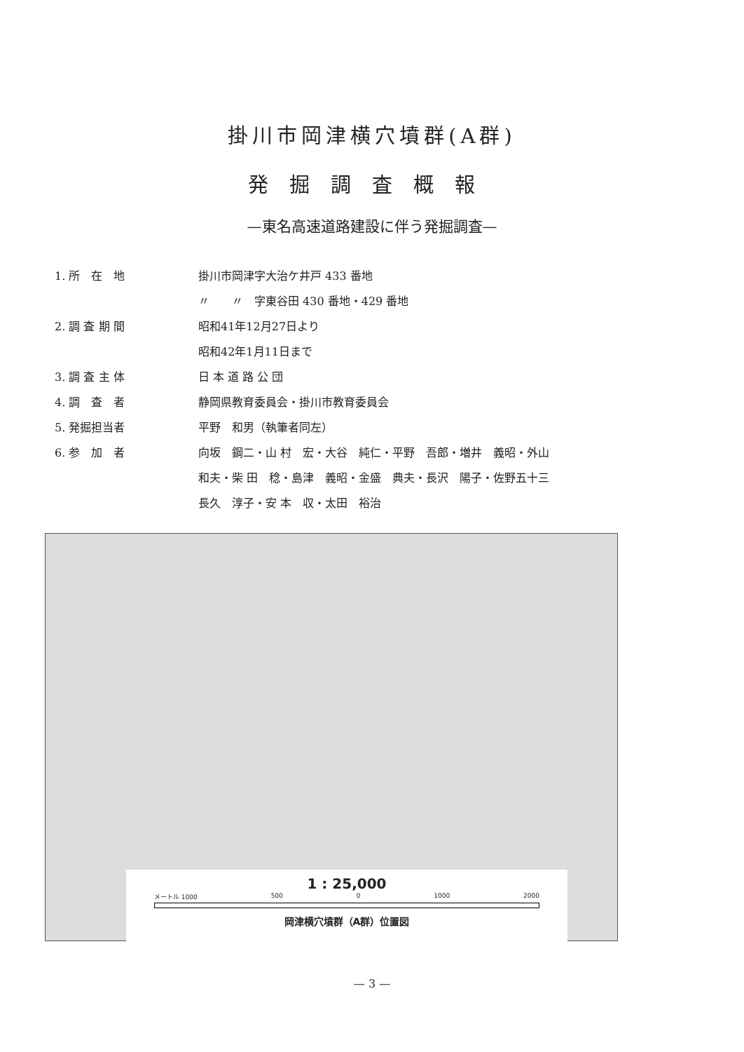掛川市岡津横穴墳群(A群)
発掘調査概報
—東名高速道路建設に伴う発掘調査—
1. 所　在　地 掛川市岡津字大治ケ井戸 433 番地
〃　　〃　字東谷田 430 番地・429 番地
2. 調 査 期 間 昭和41年12月27日より
昭和42年1月11日まで
3. 調 査 主 体 日 本 道 路 公 団
4. 調　査　者 静岡県教育委員会・掛川市教育委員会
5. 発掘担当者 平野　和男（執筆者同左）
6. 参　加　者 向坂　鋼二・山 村　宏・大谷　純仁・平野　吾郎・増井　義昭・外山
和夫・柴 田　稔・島津　義昭・金盛　典夫・長沢　陽子・佐野五十三
長久　淳子・安 本　収・太田　裕治
1 : 25,000
メートル 1000 500 0 1000 2000
岡津横穴墳群（A群）位置図
— 3 —